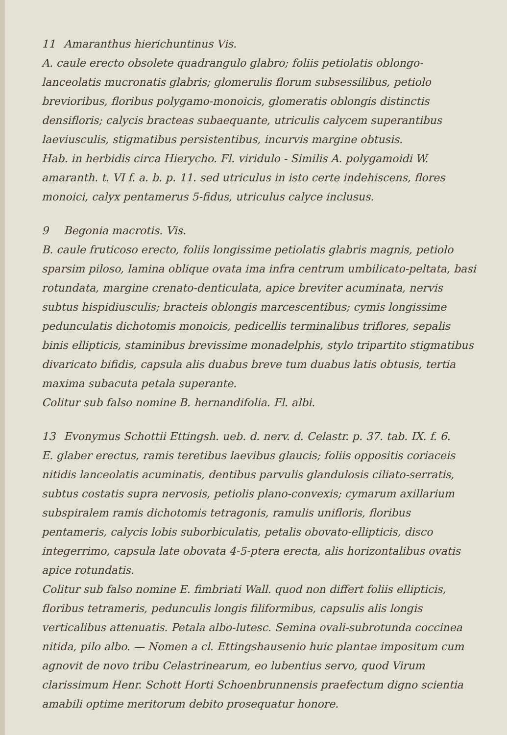11 Amaranthus hierichuntinus Vis.
A. caule erecto obsolete quadrangulo glabro; foliis petiolatis oblongo-lanceolatis mucronatis glabris; glomerulis florum subsessilibus, petiolo brevioribus, floribus polygamo-monoicis, glomeratis oblongis distinctis densifloris; calycis bracteas subaequante, utriculis calycem superantibus laeviusculis, stigmatibus persistentibus, incurvis margine obtusis.
Hab. in herbidis circa Hierycho. Fl. viridulo - Similis A. polygamoidi W. amaranth. t. VI f. a. b. p. 11. sed utriculus in isto certe indehiscens, flores monoici, calyx pentamerus 5-fidus, utriculus calyce inclusus.
9 Begonia macrotis. Vis.
B. caule fruticoso erecto, foliis longissime petiolatis glabris magnis, petiolo sparsim piloso, lamina oblique ovata ima infra centrum umbilicato-peltata, basi rotundata, margine crenato-denticulata, apice breviter acuminata, nervis subtus hispidiusculis; bracteis oblongis marcescentibus; cymis longissime pedunculatis dichotomis monoicis, pedicellis terminalibus triflores, sepalis binis ellipticis, staminibus brevissime monadelphis, stylo tripartito stigmatibus divaricato bifidis, capsula alis duabus breve tum duabus latis obtusis, tertia maxima subacuta petala superante.
Colitur sub falso nomine B. hernandifolia. Fl. albi.
13 Evonymus Schottii Ettingsh. ueb. d. nerv. d. Celastr. p. 37. tab. IX. f. 6.
E. glaber erectus, ramis teretibus laevibus glaucis; foliis oppositis coriaceis nitidis lanceolatis acuminatis, dentibus parvulis glandulosis ciliato-serratis, subtus costatis supra nervosis, petiolis plano-convexis; cymarum axillarium subspiralem ramis dichotomis tetragonis, ramulis unifloris, floribus pentameris, calycis lobis suborbiculatis, petalis obovato-ellipticis, disco integerrimo, capsula late obovata 4-5-ptera erecta, alis horizontalibus ovatis apice rotundatis.
Colitur sub falso nomine E. fimbriati Wall. quod non differt foliis ellipticis, floribus tetrameris, pedunculis longis filiformibus, capsulis alis longis verticalibus attenuatis. Petala albo-lutesc. Semina ovali-subrotunda coccinea nitida, pilo albo. — Nomen a cl. Ettingshausenio huic plantae impositum cum agnovit de novo tribu Celastrinearum, eo lubentius servo, quod Virum clarissimum Henr. Schott Horti Schoenbrunnensis praefectum digno scientia amabili optime meritorum debito prosequatur honore.